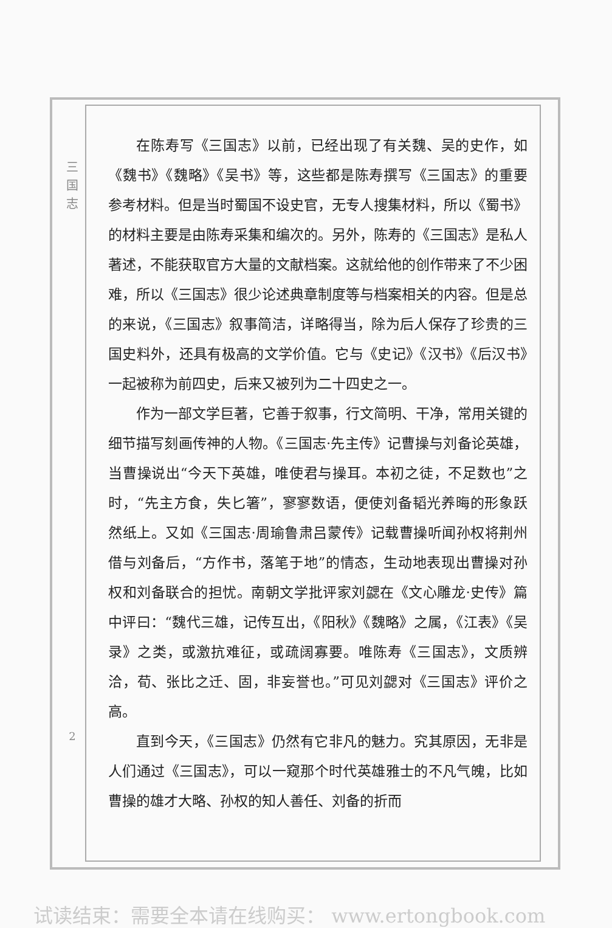三
国
志
2
在陈寿写《三国志》以前，已经出现了有关魏、吴的史作，如《魏书》《魏略》《吴书》等，这些都是陈寿撰写《三国志》的重要参考材料。但是当时蜀国不设史官，无专人搜集材料，所以《蜀书》的材料主要是由陈寿采集和编次的。另外，陈寿的《三国志》是私人著述，不能获取官方大量的文献档案。这就给他的创作带来了不少困难，所以《三国志》很少论述典章制度等与档案相关的内容。但是总的来说，《三国志》叙事简洁，详略得当，除为后人保存了珍贵的三国史料外，还具有极高的文学价值。它与《史记》《汉书》《后汉书》一起被称为前四史，后来又被列为二十四史之一。
作为一部文学巨著，它善于叙事，行文简明、干净，常用关键的细节描写刻画传神的人物。《三国志·先主传》记曹操与刘备论英雄，当曹操说出“今天下英雄，唯使君与操耳。本初之徒，不足数也”之时，“先主方食，失匕箸”，寥寥数语，便使刘备韬光养晦的形象跃然纸上。又如《三国志·周瑜鲁肃吕蒙传》记载曹操听闻孙权将荆州借与刘备后，“方作书，落笔于地”的情态，生动地表现出曹操对孙权和刘备联合的担忧。南朝文学批评家刘勰在《文心雕龙·史传》篇中评曰：“魏代三雄，记传互出，《阳秋》《魏略》之属，《江表》《吴录》之类，或激抗难征，或疏阔寡要。唯陈寿《三国志》，文质辨洽，荀、张比之迁、固，非妄誉也。”可见刘勰对《三国志》评价之高。
直到今天，《三国志》仍然有它非凡的魅力。究其原因，无非是人们通过《三国志》，可以一窥那个时代英雄雅士的不凡气魄，比如曹操的雄才大略、孙权的知人善任、刘备的折而
试读结束：需要全本请在线购买： www.ertongbook.com